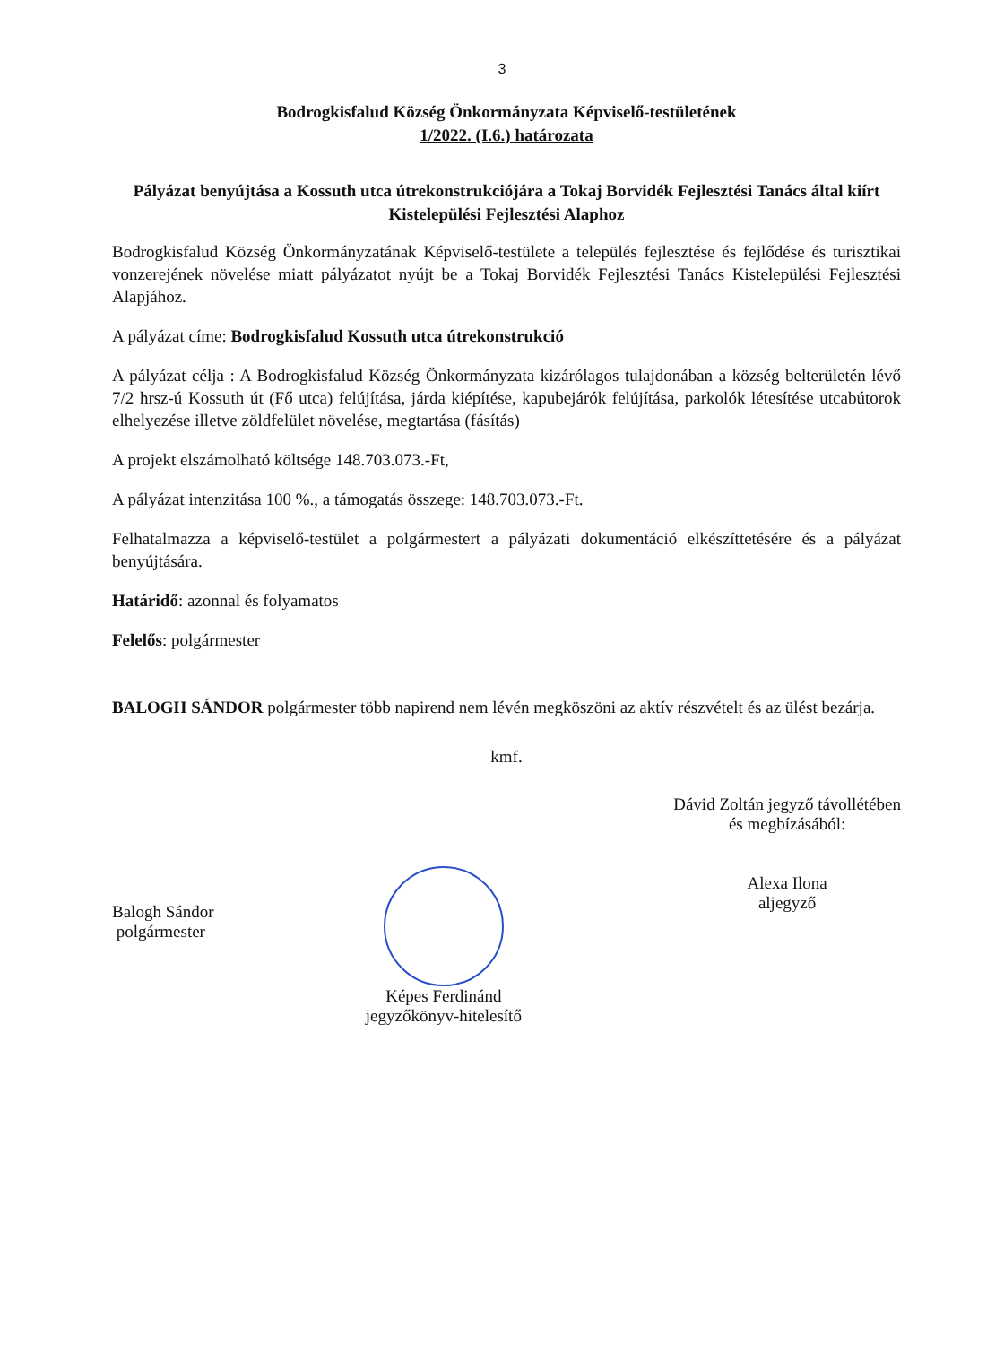3
Bodrogkisfalud Község Önkormányzata Képviselő-testületének
1/2022. (I.6.) határozata
Pályázat benyújtása a Kossuth utca útrekonstrukciójára a Tokaj Borvidék Fejlesztési Tanács által kiírt Kistelepülési Fejlesztési Alaphoz
Bodrogkisfalud Község Önkormányzatának Képviselő-testülete a település fejlesztése és fejlődése és turisztikai vonzerejének növelése miatt pályázatot nyújt be a Tokaj Borvidék Fejlesztési Tanács Kistelepülési Fejlesztési Alapjához.
A pályázat címe: Bodrogkisfalud Kossuth utca útrekonstrukció
A pályázat célja : A Bodrogkisfalud Község Önkormányzata kizárólagos tulajdonában a község belterületén lévő 7/2 hrsz-ú Kossuth út (Fő utca) felújítása, járda kiépítése, kapubejárók felújítása, parkolók létesítése utcabútorok elhelyezése illetve zöldfelület növelése, megtartása (fásítás)
A projekt elszámolható költsége 148.703.073.-Ft,
A pályázat intenzitása 100 %., a támogatás összege: 148.703.073.-Ft.
Felhatalmazza a képviselő-testület a polgármestert a pályázati dokumentáció elkészíttetésére és a pályázat benyújtására.
Határidő: azonnal és folyamatos
Felelős: polgármester
BALOGH SÁNDOR polgármester több napirend nem lévén megköszöni az aktív részvételt és az ülést bezárja.
kmf.
Balogh Sándor
polgármester
Képes Ferdinánd
jegyzőkönyv-hitelesítő
Dávid Zoltán jegyző távollétében
és megbízásából:
Alexa Ilona
aljegyző